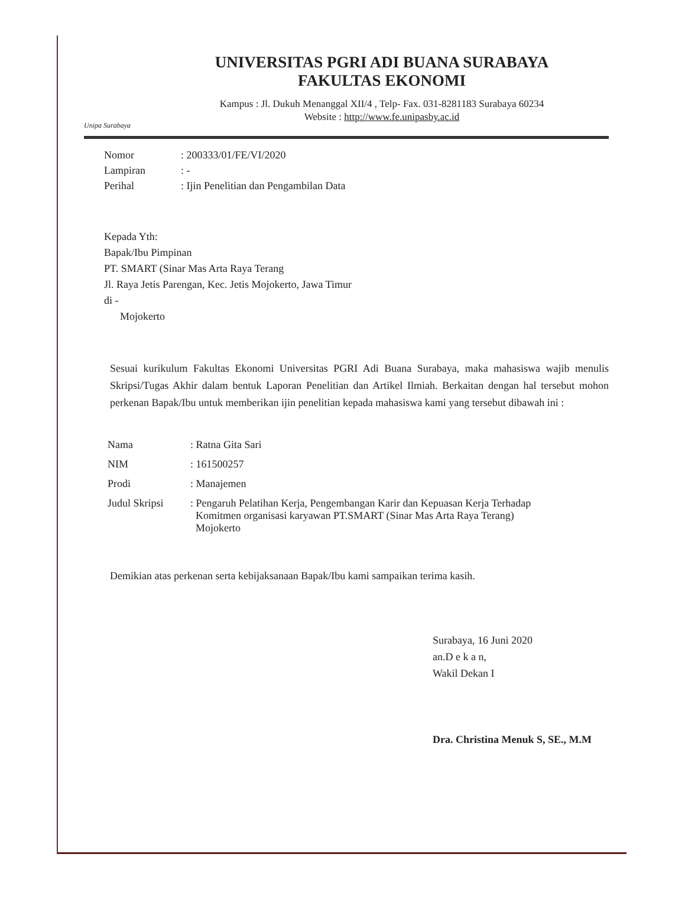Unipa Surabaya
UNIVERSITAS PGRI ADI BUANA SURABAYA
FAKULTAS EKONOMI
Kampus : Jl. Dukuh Menanggal XII/4 , Telp- Fax. 031-8281183 Surabaya 60234
Website : http://www.fe.unipasby.ac.id
Nomor: 200333/01/FE/VI/2020
Lampiran: -
Perihal: Ijin Penelitian dan Pengambilan Data
Kepada Yth:
Bapak/Ibu Pimpinan
PT. SMART (Sinar Mas Arta Raya Terang
Jl. Raya Jetis Parengan, Kec. Jetis Mojokerto, Jawa Timur
di -
Mojokerto
Sesuai kurikulum Fakultas Ekonomi Universitas PGRI Adi Buana Surabaya, maka mahasiswa wajib menulis Skripsi/Tugas Akhir dalam bentuk Laporan Penelitian dan Artikel Ilmiah. Berkaitan dengan hal tersebut mohon perkenan Bapak/Ibu untuk memberikan ijin penelitian kepada mahasiswa kami yang tersebut dibawah ini :
| Nama | : Ratna Gita Sari |
| NIM | : 161500257 |
| Prodi | : Manajemen |
| Judul Skripsi | : Pengaruh Pelatihan Kerja, Pengembangan Karir dan Kepuasan Kerja Terhadap Komitmen organisasi karyawan PT.SMART (Sinar Mas Arta Raya Terang) Mojokerto |
Demikian atas perkenan serta kebijaksanaan Bapak/Ibu kami sampaikan terima kasih.
Surabaya, 16 Juni 2020
an.D e k a n,
Wakil Dekan I
Dra. Christina Menuk S, SE., M.M